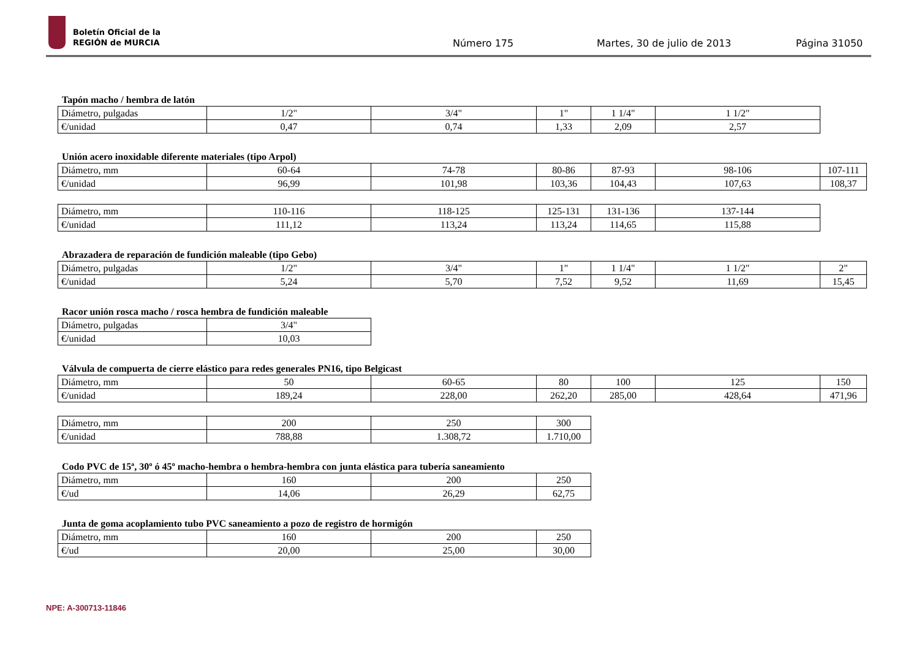Boletín Oficial de la
REGIÓN de MURCIA
Número 175 Martes, 30 de julio de 2013 Página 31050
Tapón macho / hembra de latón
| Diámetro, pulgadas | 1/2" | 3/4" | 1" | 1 1/4" | 1 1/2" |
| €/unidad | 0,47 | 0,74 | 1,33 | 2,09 | 2,57 |
Unión acero inoxidable diferente materiales (tipo Arpol)
| Diámetro, mm | 60-64 | 74-78 | 80-86 | 87-93 | 98-106 | 107-111 |
| €/unidad | 96,99 | 101,98 | 103,36 | 104,43 | 107,63 | 108,37 |
| Diámetro, mm | 110-116 | 118-125 | 125-131 | 131-136 | 137-144 |
| €/unidad | 111,12 | 113,24 | 113,24 | 114,65 | 115,88 |
Abrazadera de reparación de fundición maleable (tipo Gebo)
| Diámetro, pulgadas | 1/2" | 3/4" | 1" | 1 1/4" | 1 1/2" | 2" |
| €/unidad | 5,24 | 5,70 | 7,52 | 9,52 | 11,69 | 15,45 |
Racor unión rosca macho / rosca hembra de fundición maleable
| Diámetro, pulgadas | 3/4" |
| €/unidad | 10,03 |
Válvula de compuerta de cierre elástico para redes generales PN16, tipo Belgicast
| Diámetro, mm | 50 | 60-65 | 80 | 100 | 125 | 150 |
| €/unidad | 189,24 | 228,00 | 262,20 | 285,00 | 428,64 | 471,96 |
| Diámetro, mm | 200 | 250 | 300 |
| €/unidad | 788,88 | 1.308,72 | 1.710,00 |
Codo PVC de 15ª, 30º ó 45º macho-hembra o hembra-hembra con junta elástica para tubería saneamiento
| Diámetro, mm | 160 | 200 | 250 |
| €/ud | 14,06 | 26,29 | 62,75 |
Junta de goma acoplamiento tubo PVC saneamiento a pozo de registro de hormigón
| Diámetro, mm | 160 | 200 | 250 |
| €/ud | 20,00 | 25,00 | 30,00 |
NPE: A-300713-11846